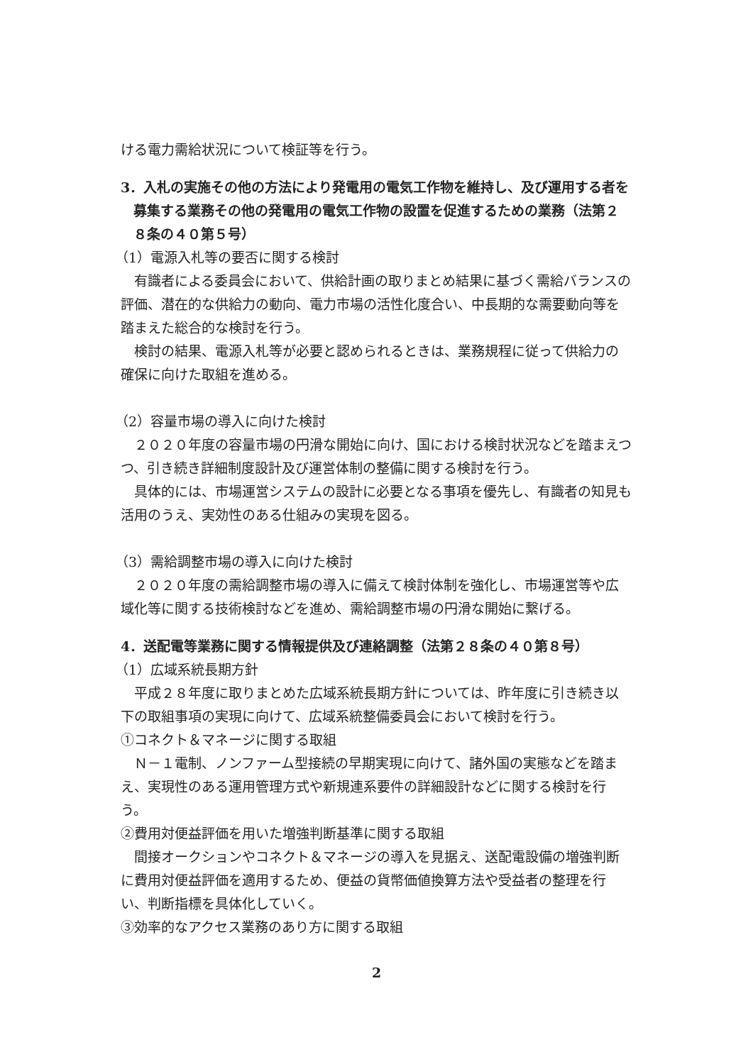ける電力需給状況について検証等を行う。
3．入札の実施その他の方法により発電用の電気工作物を維持し、及び運用する者を募集する業務その他の発電用の電気工作物の設置を促進するための業務（法第２８条の４０第５号）
（1）電源入札等の要否に関する検討
有識者による委員会において、供給計画の取りまとめ結果に基づく需給バランスの評価、潜在的な供給力の動向、電力市場の活性化度合い、中長期的な需要動向等を踏まえた総合的な検討を行う。
検討の結果、電源入札等が必要と認められるときは、業務規程に従って供給力の確保に向けた取組を進める。
（2）容量市場の導入に向けた検討
２０２０年度の容量市場の円滑な開始に向け、国における検討状況などを踏まえつつ、引き続き詳細制度設計及び運営体制の整備に関する検討を行う。
具体的には、市場運営システムの設計に必要となる事項を優先し、有識者の知見も活用のうえ、実効性のある仕組みの実現を図る。
（3）需給調整市場の導入に向けた検討
２０２０年度の需給調整市場の導入に備えて検討体制を強化し、市場運営等や広域化等に関する技術検討などを進め、需給調整市場の円滑な開始に繋げる。
4．送配電等業務に関する情報提供及び連絡調整（法第２８条の４０第８号）
（1）広域系統長期方針
平成２８年度に取りまとめた広域系統長期方針については、昨年度に引き続き以下の取組事項の実現に向けて、広域系統整備委員会において検討を行う。
①コネクト＆マネージに関する取組
Ｎ－１電制、ノンファーム型接続の早期実現に向けて、諸外国の実態などを踏まえ、実現性のある運用管理方式や新規連系要件の詳細設計などに関する検討を行う。
②費用対便益評価を用いた増強判断基準に関する取組
間接オークションやコネクト＆マネージの導入を見据え、送配電設備の増強判断に費用対便益評価を適用するため、便益の貨幣価値換算方法や受益者の整理を行い、判断指標を具体化していく。
③効率的なアクセス業務のあり方に関する取組
2